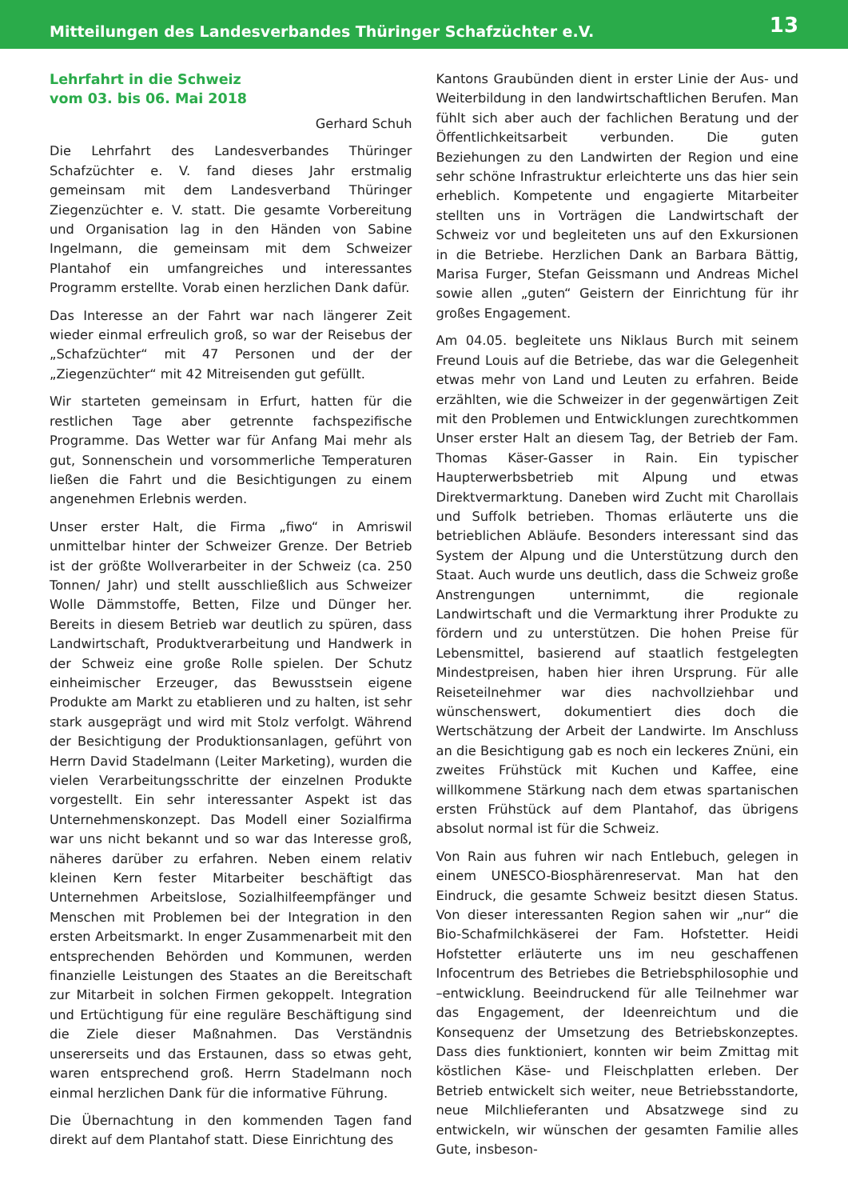Mitteilungen des Landesverbandes Thüringer Schafzüchter e.V. 13
Lehrfahrt in die Schweiz
vom 03. bis 06. Mai 2018
Gerhard Schuh
Die Lehrfahrt des Landesverbandes Thüringer Schafzüchter e. V. fand dieses Jahr erstmalig gemeinsam mit dem Landesverband Thüringer Ziegenzüchter e. V. statt. Die gesamte Vorbereitung und Organisation lag in den Händen von Sabine Ingelmann, die gemeinsam mit dem Schweizer Plantahof ein umfangreiches und interessantes Programm erstellte. Vorab einen herzlichen Dank dafür.
Das Interesse an der Fahrt war nach längerer Zeit wieder einmal erfreulich groß, so war der Reisebus der „Schafzüchter“ mit 47 Personen und der der „Ziegenzüchter“ mit 42 Mitreisenden gut gefüllt.
Wir starteten gemeinsam in Erfurt, hatten für die restlichen Tage aber getrennte fachspezifische Programme. Das Wetter war für Anfang Mai mehr als gut, Sonnenschein und vorsommerliche Temperaturen ließen die Fahrt und die Besichtigungen zu einem angenehmen Erlebnis werden.
Unser erster Halt, die Firma „fiwo“ in Amriswil unmittelbar hinter der Schweizer Grenze. Der Betrieb ist der größte Wollverarbeiter in der Schweiz (ca. 250 Tonnen/ Jahr) und stellt ausschließlich aus Schweizer Wolle Dämmstoffe, Betten, Filze und Dünger her. Bereits in diesem Betrieb war deutlich zu spüren, dass Landwirtschaft, Produktverarbeitung und Handwerk in der Schweiz eine große Rolle spielen. Der Schutz einheimischer Erzeuger, das Bewusstsein eigene Produkte am Markt zu etablieren und zu halten, ist sehr stark ausgeprägt und wird mit Stolz verfolgt. Während der Besichtigung der Produktionsanlagen, geführt von Herrn David Stadelmann (Leiter Marketing), wurden die vielen Verarbeitungsschritte der einzelnen Produkte vorgestellt. Ein sehr interessanter Aspekt ist das Unternehmenskonzept. Das Modell einer Sozialfirma war uns nicht bekannt und so war das Interesse groß, näheres darüber zu erfahren. Neben einem relativ kleinen Kern fester Mitarbeiter beschäftigt das Unternehmen Arbeitslose, Sozialhilfeempfänger und Menschen mit Problemen bei der Integration in den ersten Arbeitsmarkt. In enger Zusammenarbeit mit den entsprechenden Behörden und Kommunen, werden finanzielle Leistungen des Staates an die Bereitschaft zur Mitarbeit in solchen Firmen gekoppelt. Integration und Ertüchtigung für eine reguläre Beschäftigung sind die Ziele dieser Maßnahmen. Das Verständnis unsererseits und das Erstaunen, dass so etwas geht, waren entsprechend groß. Herrn Stadelmann noch einmal herzlichen Dank für die informative Führung.
Die Übernachtung in den kommenden Tagen fand direkt auf dem Plantahof statt. Diese Einrichtung des
Kantons Graubünden dient in erster Linie der Aus- und Weiterbildung in den landwirtschaftlichen Berufen. Man fühlt sich aber auch der fachlichen Beratung und der Öffentlichkeitsarbeit verbunden. Die guten Beziehungen zu den Landwirten der Region und eine sehr schöne Infrastruktur erleichterte uns das hier sein erheblich. Kompetente und engagierte Mitarbeiter stellten uns in Vorträgen die Landwirtschaft der Schweiz vor und begleiteten uns auf den Exkursionen in die Betriebe. Herzlichen Dank an Barbara Bättig, Marisa Furger, Stefan Geissmann und Andreas Michel sowie allen „guten“ Geistern der Einrichtung für ihr großes Engagement.
Am 04.05. begleitete uns Niklaus Burch mit seinem Freund Louis auf die Betriebe, das war die Gelegenheit etwas mehr von Land und Leuten zu erfahren. Beide erzählten, wie die Schweizer in der gegenwärtigen Zeit mit den Problemen und Entwicklungen zurechtkommen Unser erster Halt an diesem Tag, der Betrieb der Fam. Thomas Käser-Gasser in Rain. Ein typischer Haupterwerbsbetrieb mit Alpung und etwas Direktvermarktung. Daneben wird Zucht mit Charollais und Suffolk betrieben. Thomas erläuterte uns die betrieblichen Abläufe. Besonders interessant sind das System der Alpung und die Unterstützung durch den Staat. Auch wurde uns deutlich, dass die Schweiz große Anstrengungen unternimmt, die regionale Landwirtschaft und die Vermarktung ihrer Produkte zu fördern und zu unterstützen. Die hohen Preise für Lebensmittel, basierend auf staatlich festgelegten Mindestpreisen, haben hier ihren Ursprung. Für alle Reiseteilnehmer war dies nachvollziehbar und wünschenswert, dokumentiert dies doch die Wertschätzung der Arbeit der Landwirte. Im Anschluss an die Besichtigung gab es noch ein leckeres Znüni, ein zweites Frühstück mit Kuchen und Kaffee, eine willkommene Stärkung nach dem etwas spartanischen ersten Frühstück auf dem Plantahof, das übrigens absolut normal ist für die Schweiz.
Von Rain aus fuhren wir nach Entlebuch, gelegen in einem UNESCO-Biosphärenreservat. Man hat den Eindruck, die gesamte Schweiz besitzt diesen Status. Von dieser interessanten Region sahen wir „nur“ die Bio-Schafmilchkäserei der Fam. Hofstetter. Heidi Hofstetter erläuterte uns im neu geschaffenen Infocentrum des Betriebes die Betriebsphilosophie und –entwicklung. Beeindruckend für alle Teilnehmer war das Engagement, der Ideenreichtum und die Konsequenz der Umsetzung des Betriebskonzeptes. Dass dies funktioniert, konnten wir beim Zmittag mit köstlichen Käse- und Fleischplatten erleben. Der Betrieb entwickelt sich weiter, neue Betriebsstandorte, neue Milchlieferanten und Absatzwege sind zu entwickeln, wir wünschen der gesamten Familie alles Gute, insbeson-